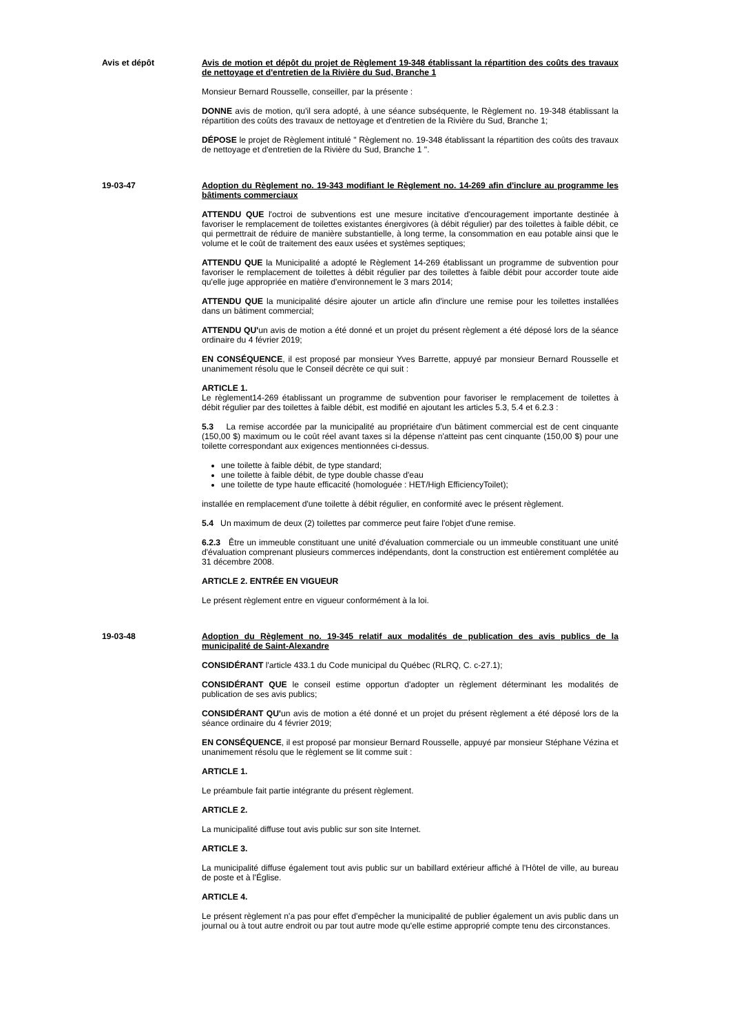Avis et dépôt Avis de motion et dépôt du projet de Règlement 19-348 établissant la répartition des coûts des travaux de nettoyage et d'entretien de la Rivière du Sud, Branche 1
Monsieur Bernard Rousselle, conseiller, par la présente :
DONNE avis de motion, qu'il sera adopté, à une séance subséquente, le Règlement no. 19-348 établissant la répartition des coûts des travaux de nettoyage et d'entretien de la Rivière du Sud, Branche 1;
DÉPOSE le projet de Règlement intitulé " Règlement no. 19-348 établissant la répartition des coûts des travaux de nettoyage et d'entretien de la Rivière du Sud, Branche 1 ".
19-03-47 Adoption du Règlement no. 19-343 modifiant le Règlement no. 14-269 afin d'inclure au programme les bâtiments commerciaux
ATTENDU QUE l'octroi de subventions est une mesure incitative d'encouragement importante destinée à favoriser le remplacement de toilettes existantes énergivores (à débit régulier) par des toilettes à faible débit, ce qui permettrait de réduire de manière substantielle, à long terme, la consommation en eau potable ainsi que le volume et le coût de traitement des eaux usées et systèmes septiques;
ATTENDU QUE la Municipalité a adopté le Règlement 14-269 établissant un programme de subvention pour favoriser le remplacement de toilettes à débit régulier par des toilettes à faible débit pour accorder toute aide qu'elle juge appropriée en matière d'environnement le 3 mars 2014;
ATTENDU QUE la municipalité désire ajouter un article afin d'inclure une remise pour les toilettes installées dans un bâtiment commercial;
ATTENDU QU'un avis de motion a été donné et un projet du présent règlement a été déposé lors de la séance ordinaire du 4 février 2019;
EN CONSÉQUENCE, il est proposé par monsieur Yves Barrette, appuyé par monsieur Bernard Rousselle et unanimement résolu que le Conseil décrète ce qui suit :
ARTICLE 1.
Le règlement14-269 établissant un programme de subvention pour favoriser le remplacement de toilettes à débit régulier par des toilettes à faible débit, est modifié en ajoutant les articles 5.3, 5.4 et 6.2.3 :
5.3 La remise accordée par la municipalité au propriétaire d'un bâtiment commercial est de cent cinquante (150,00 $) maximum ou le coût réel avant taxes si la dépense n'atteint pas cent cinquante (150,00 $) pour une toilette correspondant aux exigences mentionnées ci-dessus.
une toilette à faible débit, de type standard;
une toilette à faible débit, de type double chasse d'eau
une toilette de type haute efficacité (homologuée : HET/High EfficiencyToilet);
installée en remplacement d'une toilette à débit régulier, en conformité avec le présent règlement.
5.4 Un maximum de deux (2) toilettes par commerce peut faire l'objet d'une remise.
6.2.3 Être un immeuble constituant une unité d'évaluation commerciale ou un immeuble constituant une unité d'évaluation comprenant plusieurs commerces indépendants, dont la construction est entièrement complétée au 31 décembre 2008.
ARTICLE 2. ENTRÉE EN VIGUEUR
Le présent règlement entre en vigueur conformément à la loi.
19-03-48 Adoption du Règlement no. 19-345 relatif aux modalités de publication des avis publics de la municipalité de Saint-Alexandre
CONSIDÉRANT l'article 433.1 du Code municipal du Québec (RLRQ, C. c-27.1);
CONSIDÉRANT QUE le conseil estime opportun d'adopter un règlement déterminant les modalités de publication de ses avis publics;
CONSIDÉRANT QU'un avis de motion a été donné et un projet du présent règlement a été déposé lors de la séance ordinaire du 4 février 2019;
EN CONSÉQUENCE, il est proposé par monsieur Bernard Rousselle, appuyé par monsieur Stéphane Vézina et unanimement résolu que le règlement se lit comme suit :
ARTICLE 1.
Le préambule fait partie intégrante du présent règlement.
ARTICLE 2.
La municipalité diffuse tout avis public sur son site Internet.
ARTICLE 3.
La municipalité diffuse également tout avis public sur un babillard extérieur affiché à l'Hôtel de ville, au bureau de poste et à l'Église.
ARTICLE 4.
Le présent règlement n'a pas pour effet d'empêcher la municipalité de publier également un avis public dans un journal ou à tout autre endroit ou par tout autre mode qu'elle estime approprié compte tenu des circonstances.